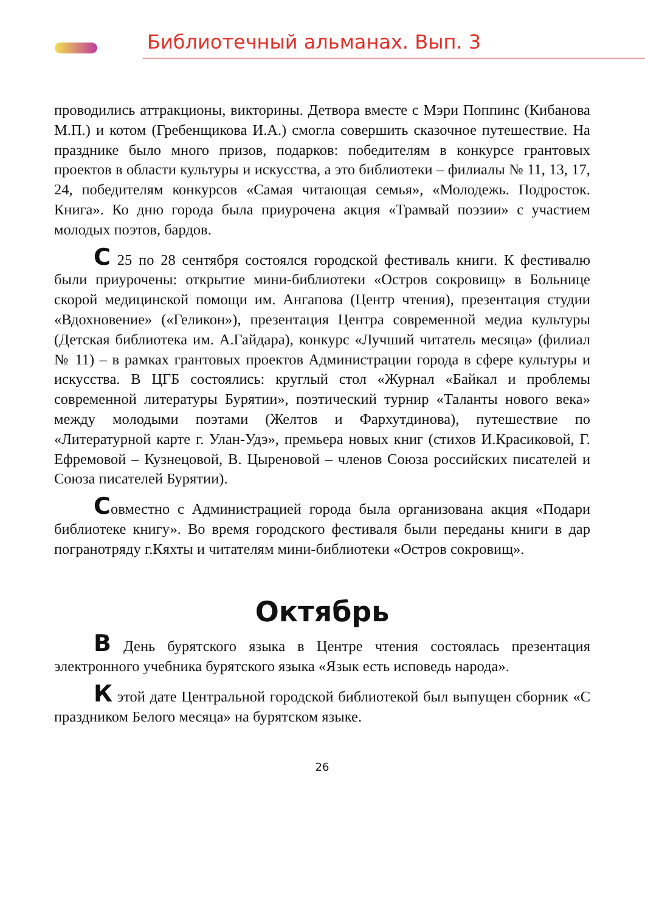Библиотечный альманах. Вып. 3
проводились аттракционы, викторины. Детвора вместе с Мэри Поппинс (Кибанова М.П.) и котом (Гребенщикова И.А.) смогла совершить сказочное путешествие. На празднике было много призов, подарков: победителям в конкурсе грантовых проектов в области культуры и искусства, а это библиотеки – филиалы № 11, 13, 17, 24, победителям конкурсов «Самая читающая семья», «Молодежь. Подросток. Книга». Ко дню города была приурочена акция «Трамвай поэзии» с участием молодых поэтов, бардов.
С 25 по 28 сентября состоялся городской фестиваль книги. К фестивалю были приурочены: открытие мини-библиотеки «Остров сокровищ» в Больнице скорой медицинской помощи им. Ангапова (Центр чтения), презентация студии «Вдохновение» («Геликон»), презентация Центра современной медиа культуры (Детская библиотека им. А.Гайдара), конкурс «Лучший читатель месяца» (филиал № 11) – в рамках грантовых проектов Администрации города в сфере культуры и искусства. В ЦГБ состоялись: круглый стол «Журнал «Байкал и проблемы современной литературы Бурятии», поэтический турнир «Таланты нового века» между молодыми поэтами (Желтов и Фархутдинова), путешествие по «Литературной карте г. Улан-Удэ», премьера новых книг (стихов И.Красиковой, Г. Ефремовой – Кузнецовой, В. Цыреновой – членов Союза российских писателей и Союза писателей Бурятии).
Совместно с Администрацией города была организована акция «Подари библиотеке книгу». Во время городского фестиваля были переданы книги в дар погранотряду г.Кяхты и читателям мини-библиотеки «Остров сокровищ».
Октябрь
В День бурятского языка в Центре чтения состоялась презентация электронного учебника бурятского языка «Язык есть исповедь народа».
К этой дате Центральной городской библиотекой был выпущен сборник «С праздником Белого месяца» на бурятском языке.
26